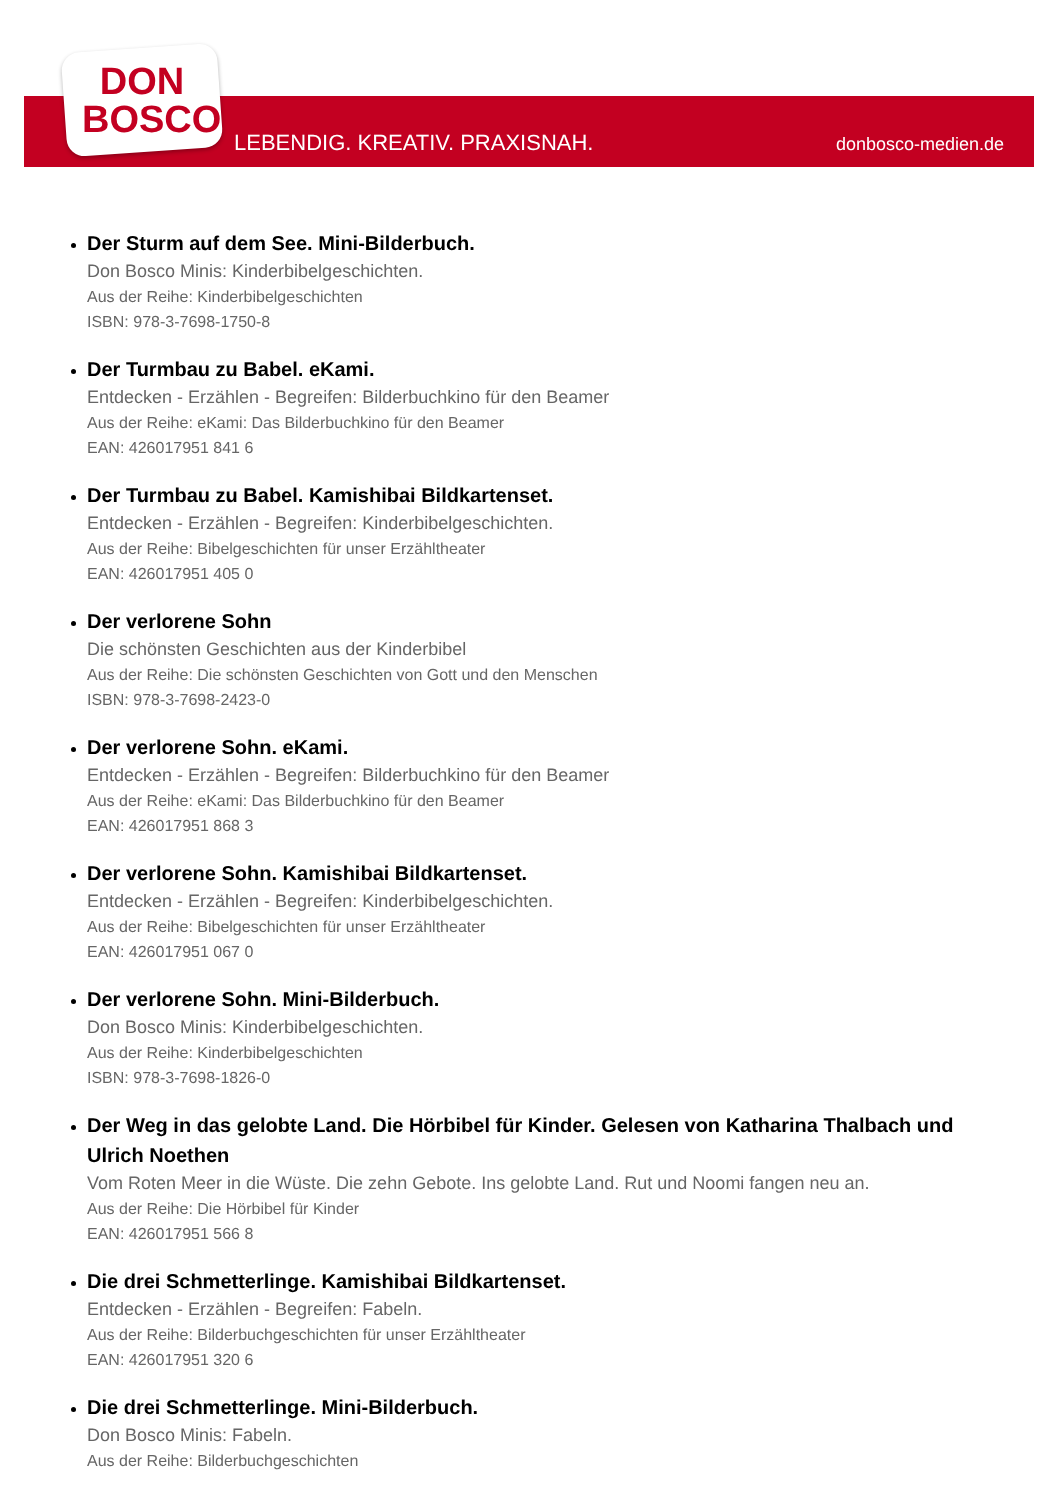DON
BOSCO
LEBENDIG. KREATIV. PRAXISNAH. donbosco-medien.de
Der Sturm auf dem See. Mini-Bilderbuch.
Don Bosco Minis: Kinderbibelgeschichten.
Aus der Reihe: Kinderbibelgeschichten
ISBN: 978-3-7698-1750-8
Der Turmbau zu Babel. eKami.
Entdecken - Erzählen - Begreifen: Bilderbuchkino für den Beamer
Aus der Reihe: eKami: Das Bilderbuchkino für den Beamer
EAN: 426017951 841 6
Der Turmbau zu Babel. Kamishibai Bildkartenset.
Entdecken - Erzählen - Begreifen: Kinderbibelgeschichten.
Aus der Reihe: Bibelgeschichten für unser Erzähltheater
EAN: 426017951 405 0
Der verlorene Sohn
Die schönsten Geschichten aus der Kinderbibel
Aus der Reihe: Die schönsten Geschichten von Gott und den Menschen
ISBN: 978-3-7698-2423-0
Der verlorene Sohn. eKami.
Entdecken - Erzählen - Begreifen: Bilderbuchkino für den Beamer
Aus der Reihe: eKami: Das Bilderbuchkino für den Beamer
EAN: 426017951 868 3
Der verlorene Sohn. Kamishibai Bildkartenset.
Entdecken - Erzählen - Begreifen: Kinderbibelgeschichten.
Aus der Reihe: Bibelgeschichten für unser Erzähltheater
EAN: 426017951 067 0
Der verlorene Sohn. Mini-Bilderbuch.
Don Bosco Minis: Kinderbibelgeschichten.
Aus der Reihe: Kinderbibelgeschichten
ISBN: 978-3-7698-1826-0
Der Weg in das gelobte Land. Die Hörbibel für Kinder. Gelesen von Katharina Thalbach und Ulrich Noethen
Vom Roten Meer in die Wüste. Die zehn Gebote. Ins gelobte Land. Rut und Noomi fangen neu an.
Aus der Reihe: Die Hörbibel für Kinder
EAN: 426017951 566 8
Die drei Schmetterlinge. Kamishibai Bildkartenset.
Entdecken - Erzählen - Begreifen: Fabeln.
Aus der Reihe: Bilderbuchgeschichten für unser Erzähltheater
EAN: 426017951 320 6
Die drei Schmetterlinge. Mini-Bilderbuch.
Don Bosco Minis: Fabeln.
Aus der Reihe: Bilderbuchgeschichten